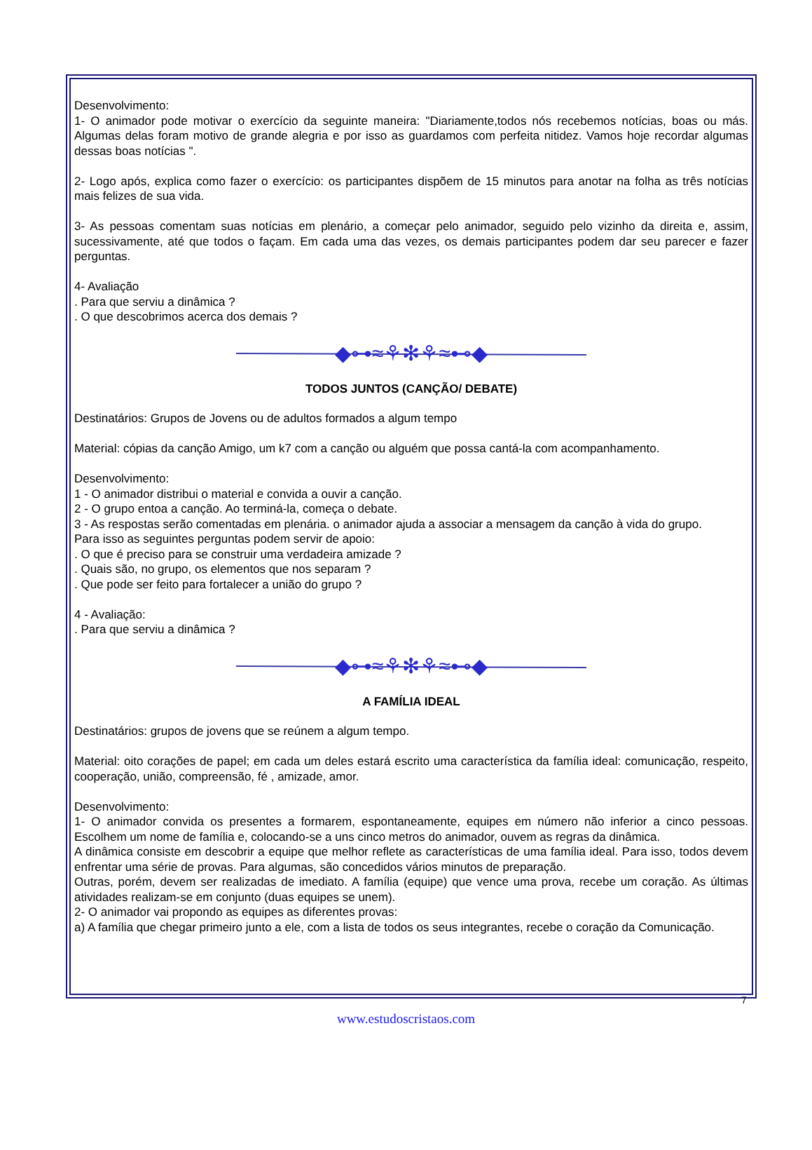Desenvolvimento:
1- O animador pode motivar o exercício da seguinte maneira: "Diariamente,todos nós recebemos notícias, boas ou más. Algumas delas foram motivo de grande alegria e por isso as guardamos com perfeita nitidez. Vamos hoje recordar algumas dessas boas notícias ".
2- Logo após, explica como fazer o exercício: os participantes dispõem de 15 minutos para anotar na folha as três notícias mais felizes de sua vida.
3- As pessoas comentam suas notícias em plenário, a começar pelo animador, seguido pelo vizinho da direita e, assim, sucessivamente, até que todos o façam. Em cada uma das vezes, os demais participantes podem dar seu parecer e fazer perguntas.
4- Avaliação
. Para que serviu a dinâmica ?
. O que descobrimos acerca dos demais ?
◆⊶≈⚘✻⚘≈⊷◆
TODOS JUNTOS (CANÇÃO/ DEBATE)
Destinatários: Grupos de Jovens ou de adultos formados a algum tempo
Material: cópias da canção Amigo, um k7 com a canção ou alguém que possa cantá-la com acompanhamento.
Desenvolvimento:
1 - O animador distribui o material e convida a ouvir a canção.
2 - O grupo entoa a canção. Ao terminá-la, começa o debate.
3 - As respostas serão comentadas em plenária. o animador ajuda a associar a mensagem da canção à vida do grupo.
Para isso as seguintes perguntas podem servir de apoio:
. O que é preciso para se construir uma verdadeira amizade ?
. Quais são, no grupo, os elementos que nos separam ?
. Que pode ser feito para fortalecer a união do grupo ?
4 - Avaliação:
. Para que serviu a dinâmica ?
◆⊶≈⚘✻⚘≈⊷◆
A FAMÍLIA IDEAL
Destinatários: grupos de jovens que se reúnem a algum tempo.
Material: oito corações de papel; em cada um deles estará escrito uma característica da família ideal: comunicação, respeito, cooperação, união, compreensão, fé , amizade, amor.
Desenvolvimento:
1- O animador convida os presentes a formarem, espontaneamente, equipes em número não inferior a cinco pessoas. Escolhem um nome de família e, colocando-se a uns cinco metros do animador, ouvem as regras da dinâmica.
A dinâmica consiste em descobrir a equipe que melhor reflete as características de uma família ideal. Para isso, todos devem enfrentar uma série de provas. Para algumas, são concedidos vários minutos de preparação.
Outras, porém, devem ser realizadas de imediato. A família (equipe) que vence uma prova, recebe um coração. As últimas atividades realizam-se em conjunto (duas equipes se unem).
2- O animador vai propondo as equipes as diferentes provas:
a) A família que chegar primeiro junto a ele, com a lista de todos os seus integrantes, recebe o coração da Comunicação.
7
www.estudoscristaos.com